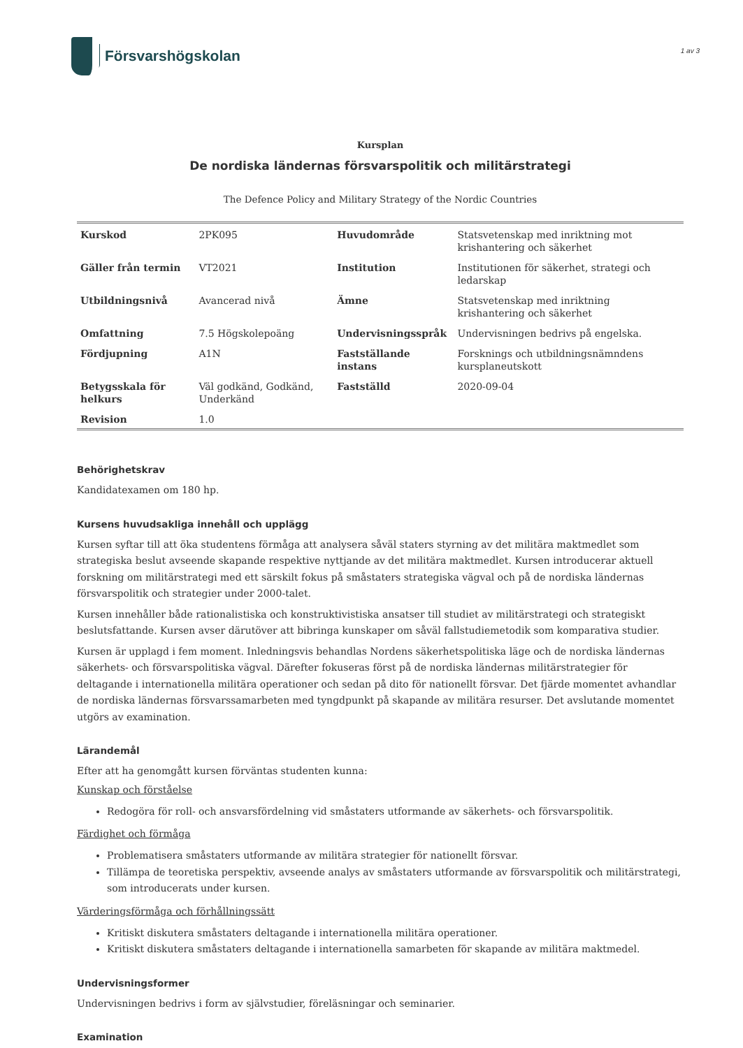Försvarshögskolan
1 av 3
Kursplan
De nordiska ländernas försvarspolitik och militärstrategi
The Defence Policy and Military Strategy of the Nordic Countries
| Kurskod | 2PK095 | Huvudområde | Statsvetenskap med inriktning mot krishantering och säkerhet |
| Gäller från termin | VT2021 | Institution | Institutionen för säkerhet, strategi och ledarskap |
| Utbildningsnivå | Avancerad nivå | Ämne | Statsvetenskap med inriktning krishantering och säkerhet |
| Omfattning | 7.5 Högskolepoäng | Undervisningsspråk | Undervisningen bedrivs på engelska. |
| Fördjupning | A1N | Fastställande instans | Forsknings och utbildningsnämndens kursplaneutskott |
| Betygsskala för helkurs | Väl godkänd, Godkänd, Underkänd | Fastställd | 2020-09-04 |
| Revision | 1.0 | | |
Behörighetskrav
Kandidatexamen om 180 hp.
Kursens huvudsakliga innehåll och upplägg
Kursen syftar till att öka studentens förmåga att analysera såväl staters styrning av det militära maktmedlet som strategiska beslut avseende skapande respektive nyttjande av det militära maktmedlet. Kursen introducerar aktuell forskning om militärstrategi med ett särskilt fokus på småstaters strategiska vägval och på de nordiska ländernas försvarspolitik och strategier under 2000-talet.
Kursen innehåller både rationalistiska och konstruktivistiska ansatser till studiet av militärstrategi och strategiskt beslutsfattande. Kursen avser därutöver att bibringa kunskaper om såväl fallstudiemetodik som komparativa studier.
Kursen är upplagd i fem moment. Inledningsvis behandlas Nordens säkerhetspolitiska läge och de nordiska ländernas säkerhets- och försvarspolitiska vägval. Därefter fokuseras först på de nordiska ländernas militärstrategier för deltagande i internationella militära operationer och sedan på dito för nationellt försvar. Det fjärde momentet avhandlar de nordiska ländernas försvarssamarbeten med tyngdpunkt på skapande av militära resurser. Det avslutande momentet utgörs av examination.
Lärandemål
Efter att ha genomgått kursen förväntas studenten kunna:
Kunskap och förståelse
Redogöra för roll- och ansvarsfördelning vid småstaters utformande av säkerhets- och försvarspolitik.
Färdighet och förmåga
Problematisera småstaters utformande av militära strategier för nationellt försvar.
Tillämpa de teoretiska perspektiv, avseende analys av småstaters utformande av försvarspolitik och militärstrategi, som introducerats under kursen.
Värderingsförmåga och förhållningssätt
Kritiskt diskutera småstaters deltagande i internationella militära operationer.
Kritiskt diskutera småstaters deltagande i internationella samarbeten för skapande av militära maktmedel.
Undervisningsformer
Undervisningen bedrivs i form av självstudier, föreläsningar och seminarier.
Examination